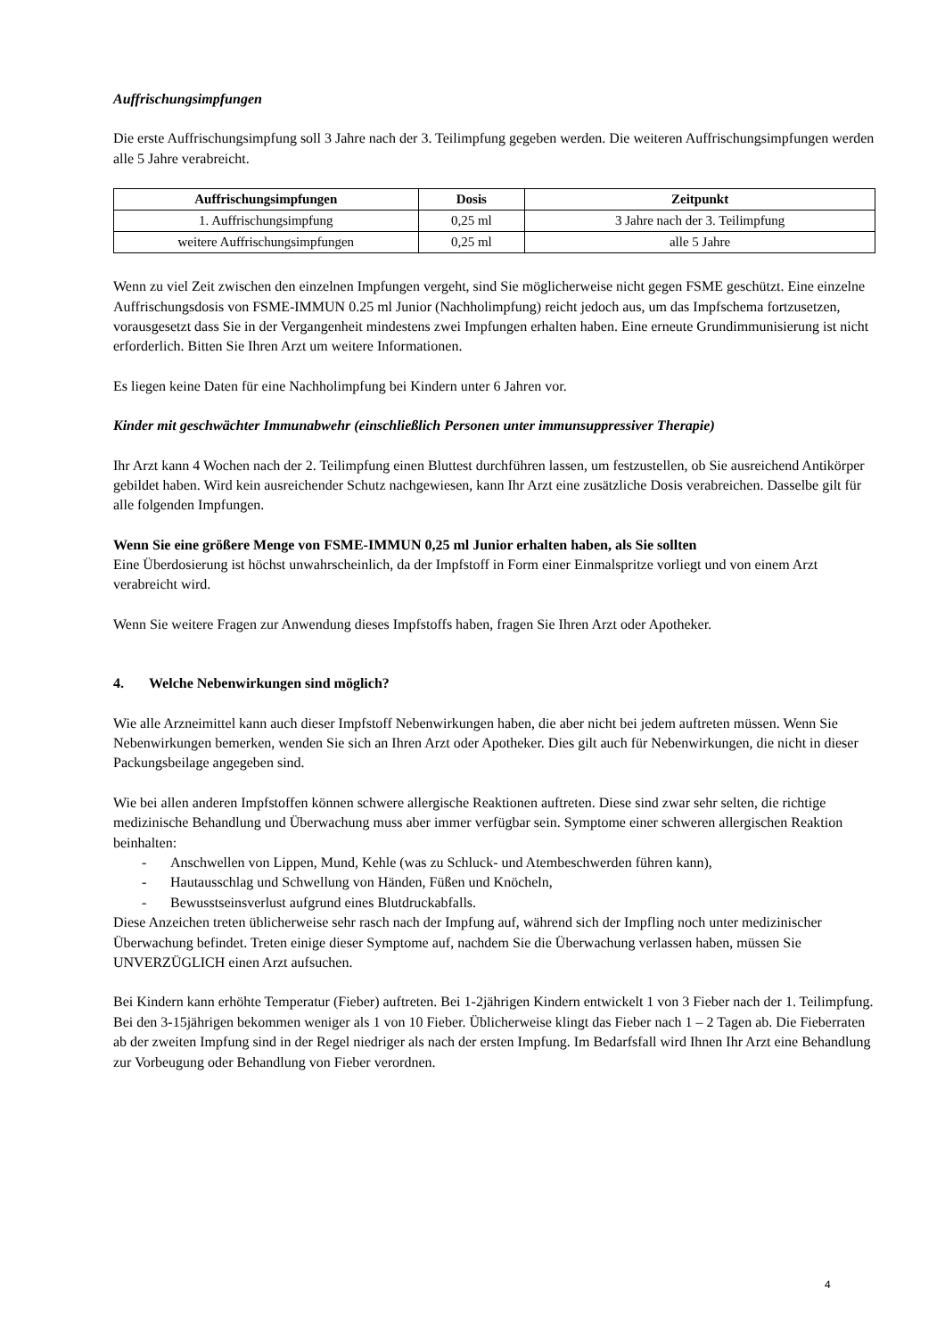Auffrischungsimpfungen
Die erste Auffrischungsimpfung soll 3 Jahre nach der 3. Teilimpfung gegeben werden. Die weiteren Auffrischungsimpfungen werden alle 5 Jahre verabreicht.
| Auffrischungsimpfungen | Dosis | Zeitpunkt |
| --- | --- | --- |
| 1. Auffrischungsimpfung | 0,25 ml | 3 Jahre nach der 3. Teilimpfung |
| weitere Auffrischungsimpfungen | 0,25 ml | alle 5 Jahre |
Wenn zu viel Zeit zwischen den einzelnen Impfungen vergeht, sind Sie möglicherweise nicht gegen FSME geschützt. Eine einzelne Auffrischungsdosis von FSME-IMMUN 0.25 ml Junior (Nachholimpfung) reicht jedoch aus, um das Impfschema fortzusetzen, vorausgesetzt dass Sie in der Vergangenheit mindestens zwei Impfungen erhalten haben. Eine erneute Grundimmunisierung ist nicht erforderlich. Bitten Sie Ihren Arzt um weitere Informationen.
Es liegen keine Daten für eine Nachholimpfung bei Kindern unter 6 Jahren vor.
Kinder mit geschwächter Immunabwehr (einschließlich Personen unter immunsuppressiver Therapie)
Ihr Arzt kann 4 Wochen nach der 2. Teilimpfung einen Bluttest durchführen lassen, um festzustellen, ob Sie ausreichend Antikörper gebildet haben. Wird kein ausreichender Schutz nachgewiesen, kann Ihr Arzt eine zusätzliche Dosis verabreichen. Dasselbe gilt für alle folgenden Impfungen.
Wenn Sie eine größere Menge von FSME-IMMUN 0,25 ml Junior erhalten haben, als Sie sollten
Eine Überdosierung ist höchst unwahrscheinlich, da der Impfstoff in Form einer Einmalspritze vorliegt und von einem Arzt verabreicht wird.
Wenn Sie weitere Fragen zur Anwendung dieses Impfstoffs haben, fragen Sie Ihren Arzt oder Apotheker.
4. Welche Nebenwirkungen sind möglich?
Wie alle Arzneimittel kann auch dieser Impfstoff Nebenwirkungen haben, die aber nicht bei jedem auftreten müssen. Wenn Sie Nebenwirkungen bemerken, wenden Sie sich an Ihren Arzt oder Apotheker. Dies gilt auch für Nebenwirkungen, die nicht in dieser Packungsbeilage angegeben sind.
Wie bei allen anderen Impfstoffen können schwere allergische Reaktionen auftreten. Diese sind zwar sehr selten, die richtige medizinische Behandlung und Überwachung muss aber immer verfügbar sein. Symptome einer schweren allergischen Reaktion beinhalten:
- Anschwellen von Lippen, Mund, Kehle (was zu Schluck- und Atembeschwerden führen kann),
- Hautausschlag und Schwellung von Händen, Füßen und Knöcheln,
- Bewusstseinsverlust aufgrund eines Blutdruckabfalls.
Diese Anzeichen treten üblicherweise sehr rasch nach der Impfung auf, während sich der Impfling noch unter medizinischer Überwachung befindet. Treten einige dieser Symptome auf, nachdem Sie die Überwachung verlassen haben, müssen Sie UNVERZÜGLICH einen Arzt aufsuchen.
Bei Kindern kann erhöhte Temperatur (Fieber) auftreten. Bei 1-2jährigen Kindern entwickelt 1 von 3 Fieber nach der 1. Teilimpfung. Bei den 3-15jährigen bekommen weniger als 1 von 10 Fieber. Üblicherweise klingt das Fieber nach 1 – 2 Tagen ab. Die Fieberraten ab der zweiten Impfung sind in der Regel niedriger als nach der ersten Impfung. Im Bedarfsfall wird Ihnen Ihr Arzt eine Behandlung zur Vorbeugung oder Behandlung von Fieber verordnen.
4